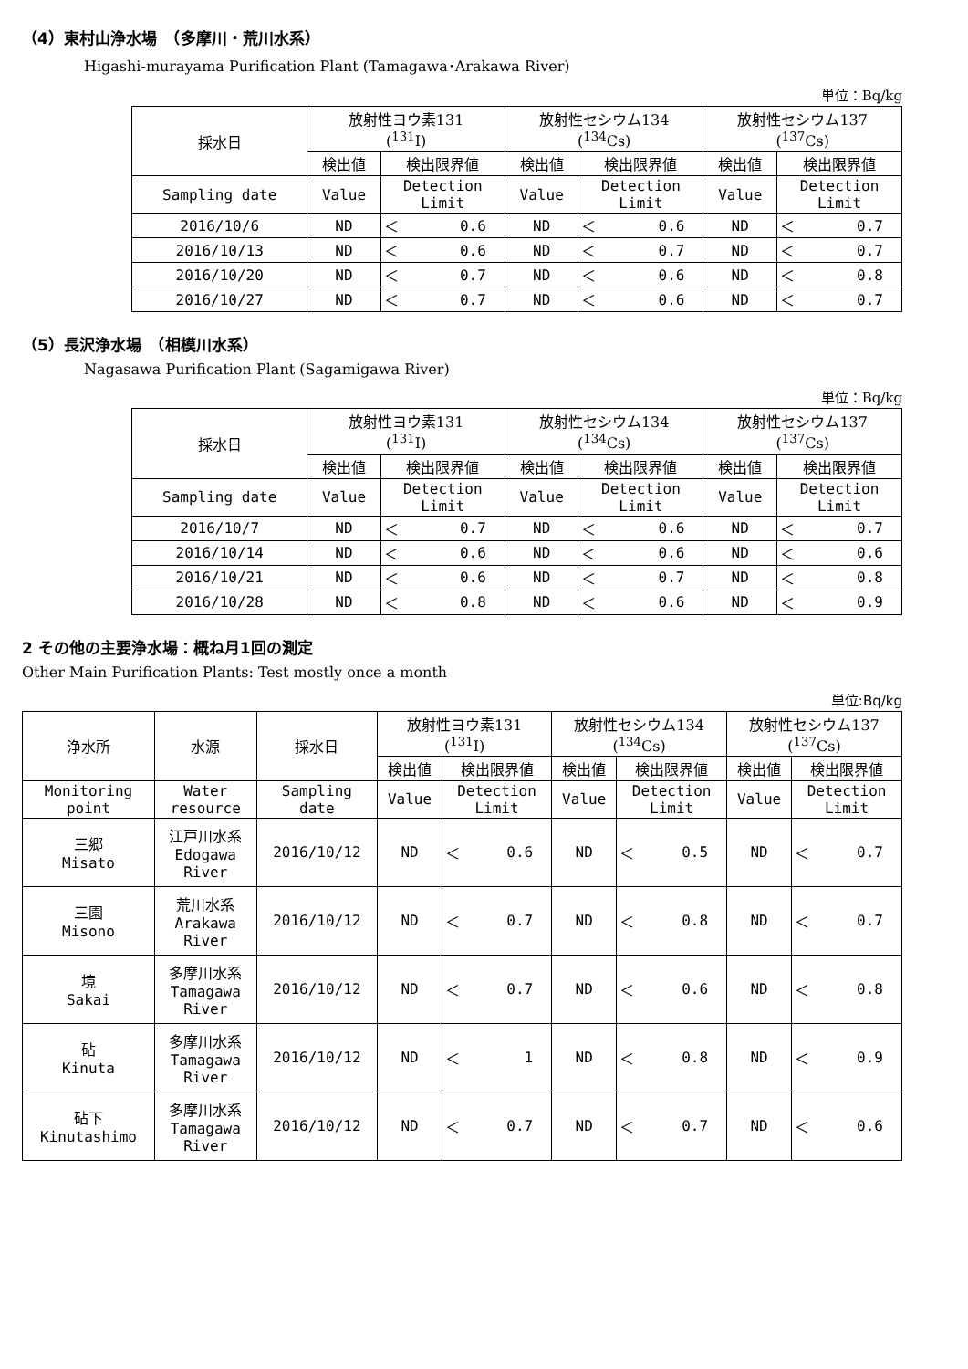（4）東村山浄水場　（多摩川・荒川水系）
Higashi-murayama Purification Plant (Tamagawa･Arakawa River)
単位：Bq/kg
| 採水日 | 放射性ヨウ素131 (<sup>131</sup>I) | | | 放射性セシウム134 (<sup>134</sup>Cs) | | | 放射性セシウム137 (<sup>137</sup>Cs) | | |
| --- | --- | --- | --- | --- | --- | --- | --- | --- | --- |
| | 検出値 | 検出限界値 | | 検出値 | 検出限界値 | | 検出値 | 検出限界値 | |
| Sampling date | Value | Detection Limit | | Value | Detection Limit | | Value | Detection Limit | |
| 2016/10/6 | ND | ＜ | 0.6 | ND | ＜ | 0.6 | ND | ＜ | 0.7 |
| 2016/10/13 | ND | ＜ | 0.6 | ND | ＜ | 0.7 | ND | ＜ | 0.7 |
| 2016/10/20 | ND | ＜ | 0.7 | ND | ＜ | 0.6 | ND | ＜ | 0.8 |
| 2016/10/27 | ND | ＜ | 0.7 | ND | ＜ | 0.6 | ND | ＜ | 0.7 |
（5）長沢浄水場　（相模川水系）
Nagasawa Purification Plant (Sagamigawa River)
単位：Bq/kg
| 採水日 | 放射性ヨウ素131 (<sup>131</sup>I) | | | 放射性セシウム134 (<sup>134</sup>Cs) | | | 放射性セシウム137 (<sup>137</sup>Cs) | | |
| --- | --- | --- | --- | --- | --- | --- | --- | --- | --- |
| | 検出値 | 検出限界値 | | 検出値 | 検出限界値 | | 検出値 | 検出限界値 | |
| Sampling date | Value | Detection Limit | | Value | Detection Limit | | Value | Detection Limit | |
| 2016/10/7 | ND | ＜ | 0.7 | ND | ＜ | 0.6 | ND | ＜ | 0.7 |
| 2016/10/14 | ND | ＜ | 0.6 | ND | ＜ | 0.6 | ND | ＜ | 0.6 |
| 2016/10/21 | ND | ＜ | 0.6 | ND | ＜ | 0.7 | ND | ＜ | 0.8 |
| 2016/10/28 | ND | ＜ | 0.8 | ND | ＜ | 0.6 | ND | ＜ | 0.9 |
2 その他の主要浄水場：概ね月1回の測定
Other Main Purification Plants: Test mostly once a month
単位:Bq/kg
| 浄水所 | 水源 | 採水日 | 放射性ヨウ素131 (<sup>131</sup>I) | | | 放射性セシウム134 (<sup>134</sup>Cs) | | | 放射性セシウム137 (<sup>137</sup>Cs) | | |
| --- | --- | --- | --- | --- | --- | --- | --- | --- | --- | --- | --- |
| | | | 検出値 | 検出限界値 | | 検出値 | 検出限界値 | | 検出値 | 検出限界値 | |
| Monitoring point | Water resource | Sampling date | Value | Detection Limit | | Value | Detection Limit | | Value | Detection Limit | |
| 三郷 Misato | 江戸川水系 Edogawa River | 2016/10/12 | ND | ＜ | 0.6 | ND | ＜ | 0.5 | ND | ＜ | 0.7 |
| 三園 Misono | 荒川水系 Arakawa River | 2016/10/12 | ND | ＜ | 0.7 | ND | ＜ | 0.8 | ND | ＜ | 0.7 |
| 境 Sakai | 多摩川水系 Tamagawa River | 2016/10/12 | ND | ＜ | 0.7 | ND | ＜ | 0.6 | ND | ＜ | 0.8 |
| 砧 Kinuta | 多摩川水系 Tamagawa River | 2016/10/12 | ND | ＜ | 1 | ND | ＜ | 0.8 | ND | ＜ | 0.9 |
| 砧下 Kinutashimo | 多摩川水系 Tamagawa River | 2016/10/12 | ND | ＜ | 0.7 | ND | ＜ | 0.7 | ND | ＜ | 0.6 |